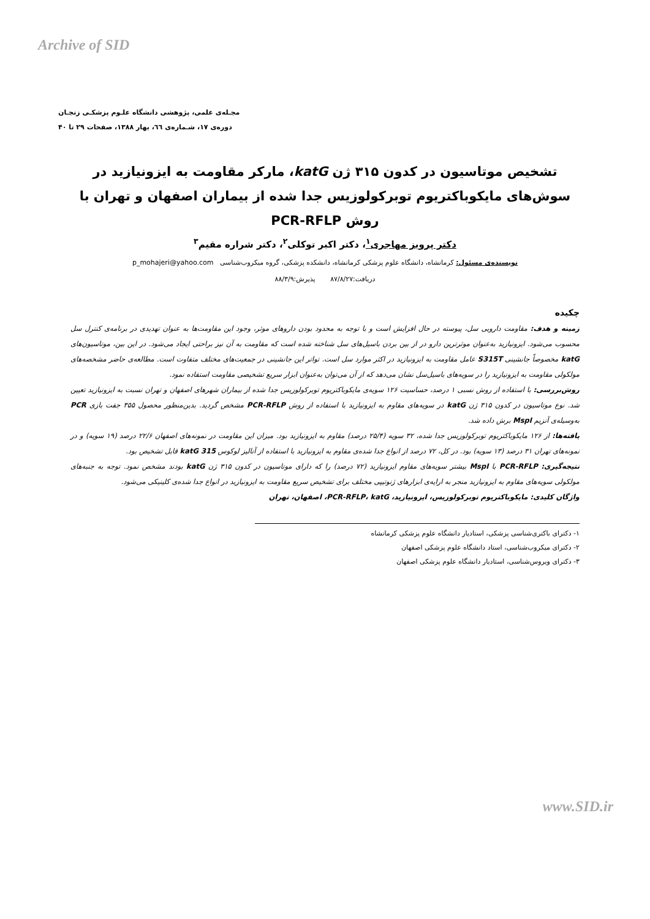Archive of SID
مجـله‌ی علمی، پژوهشی دانشگاه علـوم پزشکـی زنجـان
دوره‌ی ۱۷، شـماره‌ی ٦٦، بهار ۱۳۸۸، صفحات ۲۹ تا ۴۰
تشخیص موتاسیون در کدون ۳۱۵ ژن katG، مارکر مقاومت به ایزونیازید در سوش‌های مایکوباکتریوم توبرکولوزیس جدا شده از بیماران اصفهان و تهران با روش PCR-RFLP
دکتر پرویز مهاجری<sup>۱</sup>، دکتر اکبر توکلی<sup>۲</sup>، دکتر شراره مقیم<sup>۳</sup>
نویسنده‌ی مسئول: کرمانشاه، دانشگاه علوم پزشکی کرمانشاه، دانشکده پزشکی، گروه میکروب‌شناسی p_mohajeri@yahoo.com
دریافت:۸۷/۸/۲۷ پذیرش:۸۸/۳/۹
چکیده
زمینه و هدف: مقاومت دارویی سل، پیوسته در حال افزایش است و با توجه به محدود بودن داروهای موثر، وجود این مقاومت‌ها به عنوان تهدیدی در برنامه‌ی کنترل سل محسوب می‌شود. ایزونیازید به‌عنوان موثرترین دارو در از بین بردن باسیل‌های سل شناخته شده است که مقاومت به آن نیز براحتی ایجاد می‌شود. در این بین، موتاسیون‌های katG مخصوصاً جانشینی S315T عامل مقاومت به ایزونیازید در اکثر موارد سل است. تواتر این جانشینی در جمعیت‌های مختلف متفاوت است. مطالعه‌ی حاضر مشخصه‌های مولکولی مقاومت به ایزونیازید را در سویه‌های باسیل‌سل نشان می‌دهد که از آن می‌توان به‌عنوان ابزار سریع تشخیصی مقاومت استفاده نمود.
روش‌بررسی: با استفاده از روش نسبی ۱ درصد، حساسیت ۱۲۶ سویه‌ی مایکوباکتریوم توبرکولوزیس جدا شده از بیماران شهرهای اصفهان و تهران نسبت به ایزونیازید تعیین شد. نوع موتاسیون در کدون ۳۱۵ ژن katG در سویه‌های مقاوم به ایزونیازید با استفاده از روش PCR-RFLP مشخص گردید. بدین‌منظور محصول ۳۵۵ جفت بازی PCR به‌وسیله‌ی آنزیم MspI برش داده شد.
یافته‌ها: از ۱۲۶ مایکوباکتریوم توبرکولوزیس جدا شده، ۳۲ سویه (۲۵/۴ درصد) مقاوم به ایزونیازید بود. میزان این مقاومت در نمونه‌های اصفهان ۲۲/۶ درصد (۱۹ سویه) و در نمونه‌های تهران ۳۱ درصد (۱۳ سویه) بود. در کل، ۷۲ درصد از انواع جدا شده‌ی مقاوم به ایزونیازید با استفاده از آنالیز لوکوس katG 315 قابل تشخیص بود.
نتیجه‌گیری: PCR-RFLP با MspI بیشتر سویه‌های مقاوم ایزونیازید (۷۲ درصد) را که دارای موتاسیون در کدون ۳۱۵ ژن katG بودند مشخص نمود. توجه به جنبه‌های مولکولی سویه‌های مقاوم به ایزونیازید منجر به ارایه‌ی ابزارهای ژنوتیپی مختلف برای تشخیص سریع مقاومت به ایزونیازید در انواع جدا شده‌ی کلینیکی می‌شود.
واژگان کلیدی: مایکوباکتریوم توبرکولوزیس، ایزونیازید، PCR-RFLP، katG، اصفهان، تهران
۱- دکترای باکتری‌شناسی پزشکی، استادیار دانشگاه علوم پزشکی کرمانشاه
۲- دکترای میکروب‌شناسی، استاد دانشگاه علوم پزشکی اصفهان
۳- دکترای ویروس‌شناسی، استادیار دانشگاه علوم پزشکی اصفهان
www.SID.ir